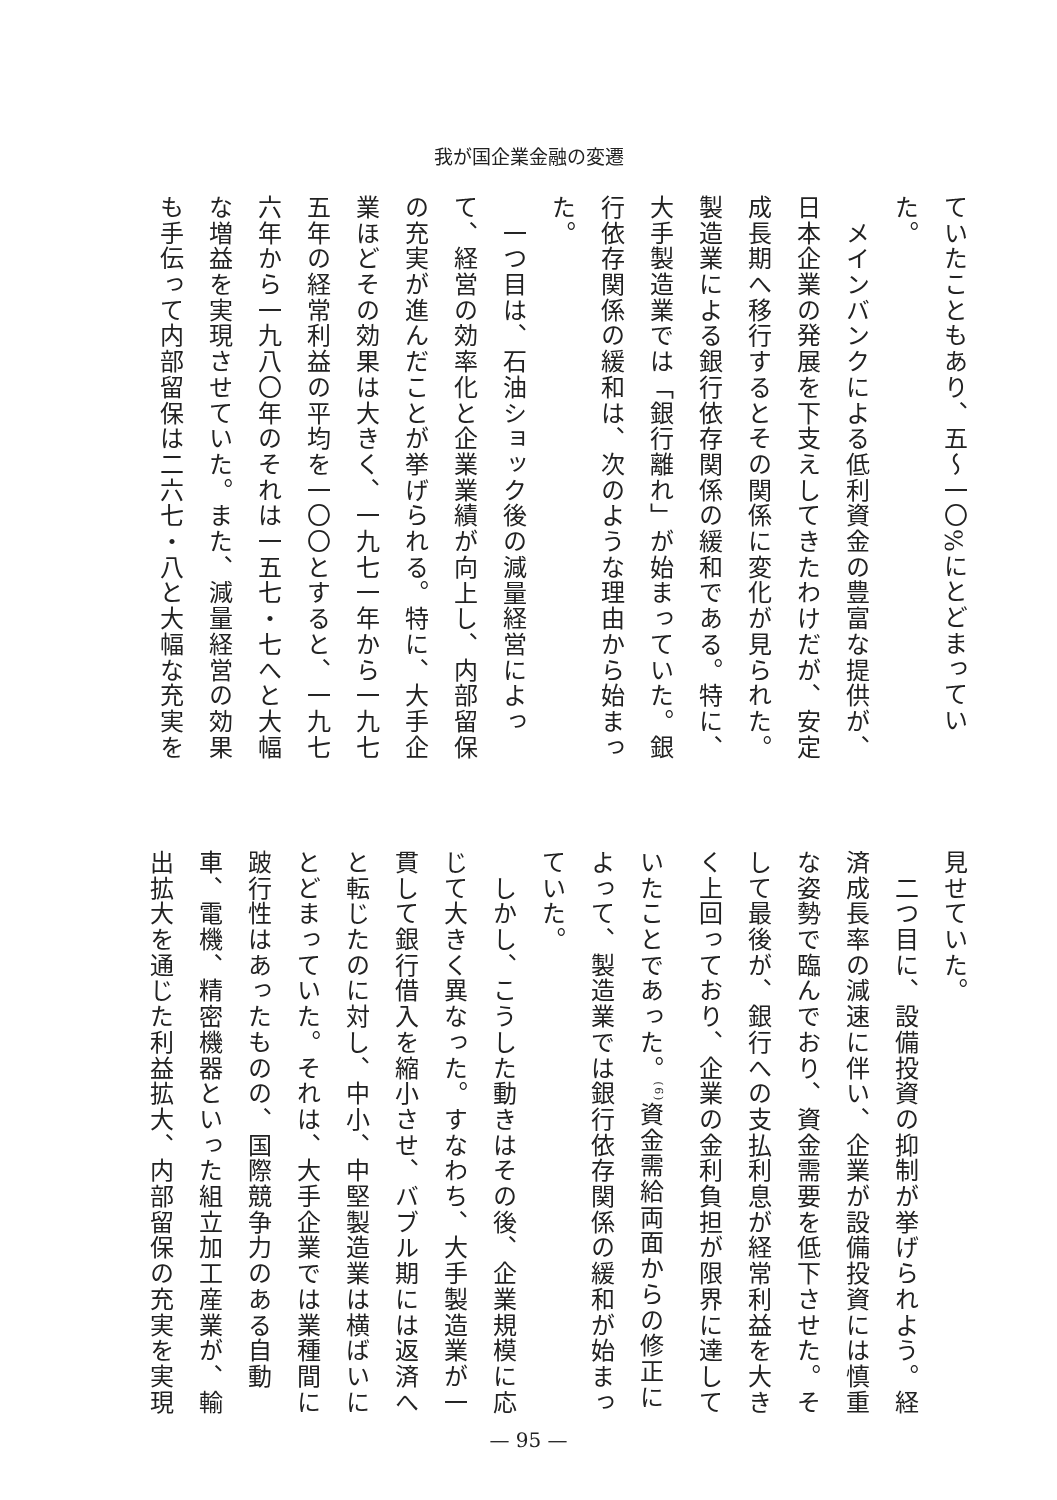我が国企業金融の変遷
ていたこともあり、五〜一〇%にとどまってい
た。
　メインバンクによる低利資金の豊富な提供が、
日本企業の発展を下支えしてきたわけだが、安定
成長期へ移行するとその関係に変化が見られた。
製造業による銀行依存関係の緩和である。特に、
大手製造業では「銀行離れ」が始まっていた。銀
行依存関係の緩和は、次のような理由から始まっ
た。
　一つ目は、石油ショック後の減量経営によっ
て、経営の効率化と企業業績が向上し、内部留保
の充実が進んだことが挙げられる。特に、大手企
業ほどその効果は大きく、一九七一年から一九七
五年の経常利益の平均を一〇〇とすると、一九七
六年から一九八〇年のそれは一五七・七へと大幅
な増益を実現させていた。また、減量経営の効果
も手伝って内部留保は二六七・八と大幅な充実を
見せていた。
　二つ目に、設備投資の抑制が挙げられよう。経
済成長率の減速に伴い、企業が設備投資には慎重
な姿勢で臨んでおり、資金需要を低下させた。そ
して最後が、銀行への支払利息が経常利益を大き
く上回っており、企業の金利負担が限界に達して
いたことであった。<sup>(6)</sup>資金需給両面からの修正に
よって、製造業では銀行依存関係の緩和が始まっ
ていた。
　しかし、こうした動きはその後、企業規模に応
じて大きく異なった。すなわち、大手製造業が一
貫して銀行借入を縮小させ、バブル期には返済へ
と転じたのに対し、中小、中堅製造業は横ばいに
とどまっていた。それは、大手企業では業種間に
跛行性はあったものの、国際競争力のある自動
車、電機、精密機器といった組立加工産業が、輸
出拡大を通じた利益拡大、内部留保の充実を実現
— 95 —